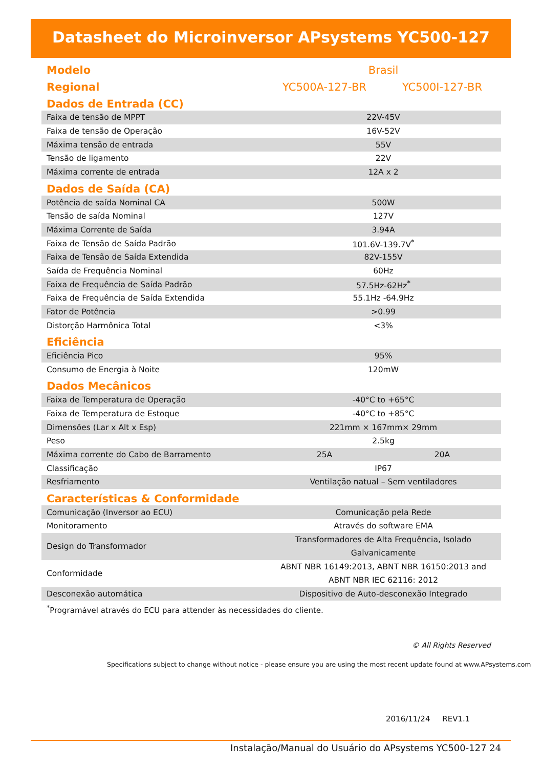Datasheet do Microinversor APsystems YC500-127
| Modelo | Brasil | |
| Regional | YC500A-127-BR | YC500I-127-BR |
| Dados de Entrada (CC) | | |
| Faixa de tensão de MPPT | 22V-45V | |
| Faixa de tensão de Operação | 16V-52V | |
| Máxima tensão de entrada | 55V | |
| Tensão de ligamento | 22V | |
| Máxima corrente de entrada | 12A x 2 | |
| Dados de Saída (CA) | | |
| Potência de saída Nominal CA | 500W | |
| Tensão de saída Nominal | 127V | |
| Máxima Corrente de Saída | 3.94A | |
| Faixa de Tensão de Saída Padrão | 101.6V-139.7V<sup>*</sup> | |
| Faixa de Tensão de Saída Extendida | 82V-155V | |
| Saída de Frequência Nominal | 60Hz | |
| Faixa de Frequência de Saída Padrão | 57.5Hz-62Hz<sup>*</sup> | |
| Faixa de Frequência de Saída Extendida | 55.1Hz -64.9Hz | |
| Fator de Potência | >0.99 | |
| Distorção Harmônica Total | <3% | |
| Eficiência | | |
| Eficiência Pico | 95% | |
| Consumo de Energia à Noite | 120mW | |
| Dados Mecânicos | | |
| Faixa de Temperatura de Operação | -40°C to +65°C | |
| Faixa de Temperatura de Estoque | -40°C to +85°C | |
| Dimensões (Lar x Alt x Esp) | 221mm × 167mm× 29mm | |
| Peso | 2.5kg | |
| Máxima corrente do Cabo de Barramento | 25A | 20A |
| Classificação | IP67 | |
| Resfriamento | Ventilação natual – Sem ventiladores | |
| Características & Conformidade | | |
| Comunicação (Inversor ao ECU) | Comunicação pela Rede | |
| Monitoramento | Através do software EMA | |
| Design do Transformador | Transformadores de Alta Frequência, Isolado Galvanicamente | |
| Conformidade | ABNT NBR 16149:2013, ABNT NBR 16150:2013 and ABNT NBR IEC 62116: 2012 | |
| Desconexão automática | Dispositivo de Auto-desconexão Integrado | |
<sup>*</sup> Programável através do ECU para attender às necessidades do cliente.
© All Rights Reserved
Specifications subject to change without notice - please ensure you are using the most recent update found at www.APsystems.com
2016/11/24 REV1.1
Instalação/Manual do Usuário do APsystems YC500-127 24